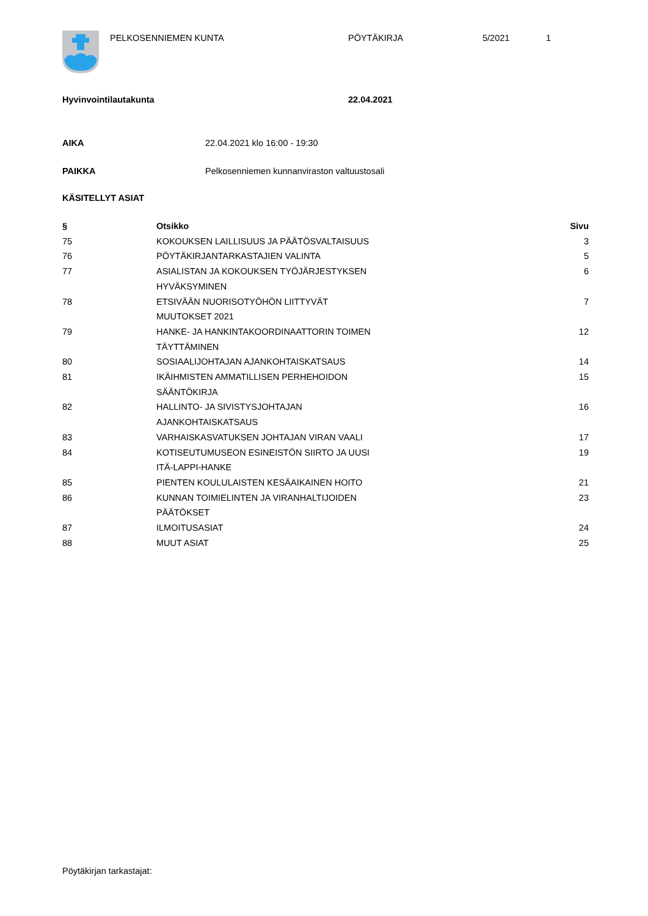PELKOSENNIEMEN KUNTA PÖYTÄKIRJA 5/2021 1
Hyvinvointilautakunta 22.04.2021
AIKA 22.04.2021 klo 16:00 - 19:30
PAIKKA Pelkosenniemen kunnanviraston valtuustosali
KÄSITELLYT ASIAT
| § | Otsikko | Sivu |
| --- | --- | --- |
| 75 | KOKOUKSEN LAILLISUUS JA PÄÄTÖSVALTAISUUS | 3 |
| 76 | PÖYTÄKIRJANTARKASTAJIEN VALINTA | 5 |
| 77 | ASIALISTAN JA KOKOUKSEN TYÖJÄRJESTYKSEN HYVÄKSYMINEN | 6 |
| 78 | ETSIVÄÄN NUORISOTYÖHÖN LIITTYVÄT MUUTOKSET 2021 | 7 |
| 79 | HANKE- JA HANKINTAKOORDINAATTORIN TOIMEN TÄYTTÄMINEN | 12 |
| 80 | SOSIAALIJOHTAJAN AJANKOHTAISKATSAUS | 14 |
| 81 | IKÄIHMISTEN AMMATILLISEN PERHEHOIDON SÄÄNTÖKIRJA | 15 |
| 82 | HALLINTO- JA SIVISTYSJOHTAJAN AJANKOHTAISKATSAUS | 16 |
| 83 | VARHAISKASVATUKSEN JOHTAJAN VIRAN VAALI | 17 |
| 84 | KOTISEUTUMUSEON ESINEISTÖN SIIRTO JA UUSI ITÄ-LAPPI-HANKE | 19 |
| 85 | PIENTEN KOULULAISTEN KESÄAIKAINEN HOITO | 21 |
| 86 | KUNNAN TOIMIELINTEN JA VIRANHALTIJOIDEN PÄÄTÖKSET | 23 |
| 87 | ILMOITUSASIAT | 24 |
| 88 | MUUT ASIAT | 25 |
Pöytäkirjan tarkastajat: